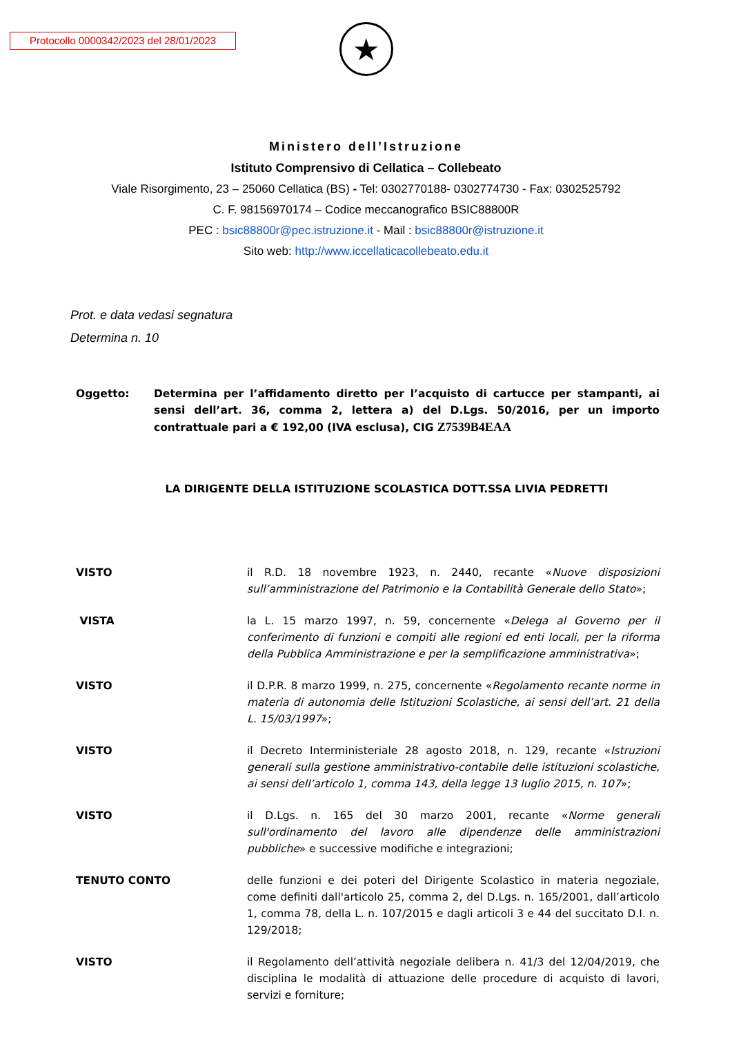Protocollo 0000342/2023 del 28/01/2023
★
Ministero dell’Istruzione
Istituto Comprensivo di Cellatica – Collebeato
Viale Risorgimento, 23 – 25060 Cellatica (BS) - Tel: 0302770188- 0302774730 - Fax: 0302525792
C. F. 98156970174 – Codice meccanografico BSIC88800R
PEC : bsic88800r@pec.istruzione.it - Mail : bsic88800r@istruzione.it
Sito web: http://www.iccellaticacollebeato.edu.it
Prot. e data vedasi segnatura
Determina n. 10
Oggetto: Determina per l’affidamento diretto per l’acquisto di cartucce per stampanti, ai sensi dell’art. 36, comma 2, lettera a) del D.Lgs. 50/2016, per un importo contrattuale pari a € 192,00 (IVA esclusa), CIG Z7539B4EAA
LA DIRIGENTE DELLA ISTITUZIONE SCOLASTICA DOTT.SSA LIVIA PEDRETTI
VISTO il R.D. 18 novembre 1923, n. 2440, recante «Nuove disposizioni sull’amministrazione del Patrimonio e la Contabilità Generale dello Stato»;
VISTA la L. 15 marzo 1997, n. 59, concernente «Delega al Governo per il conferimento di funzioni e compiti alle regioni ed enti locali, per la riforma della Pubblica Amministrazione e per la semplificazione amministrativa»;
VISTO il D.P.R. 8 marzo 1999, n. 275, concernente «Regolamento recante norme in materia di autonomia delle Istituzioni Scolastiche, ai sensi dell’art. 21 della L. 15/03/1997»;
VISTO il Decreto Interministeriale 28 agosto 2018, n. 129, recante «Istruzioni generali sulla gestione amministrativo-contabile delle istituzioni scolastiche, ai sensi dell’articolo 1, comma 143, della legge 13 luglio 2015, n. 107»;
VISTO il D.Lgs. n. 165 del 30 marzo 2001, recante «Norme generali sull'ordinamento del lavoro alle dipendenze delle amministrazioni pubbliche» e successive modifiche e integrazioni;
TENUTO CONTO delle funzioni e dei poteri del Dirigente Scolastico in materia negoziale, come definiti dall'articolo 25, comma 2, del D.Lgs. n. 165/2001, dall’articolo 1, comma 78, della L. n. 107/2015 e dagli articoli 3 e 44 del succitato D.I. n. 129/2018;
VISTO il Regolamento dell’attività negoziale delibera n. 41/3 del 12/04/2019, che disciplina le modalità di attuazione delle procedure di acquisto di lavori, servizi e forniture;